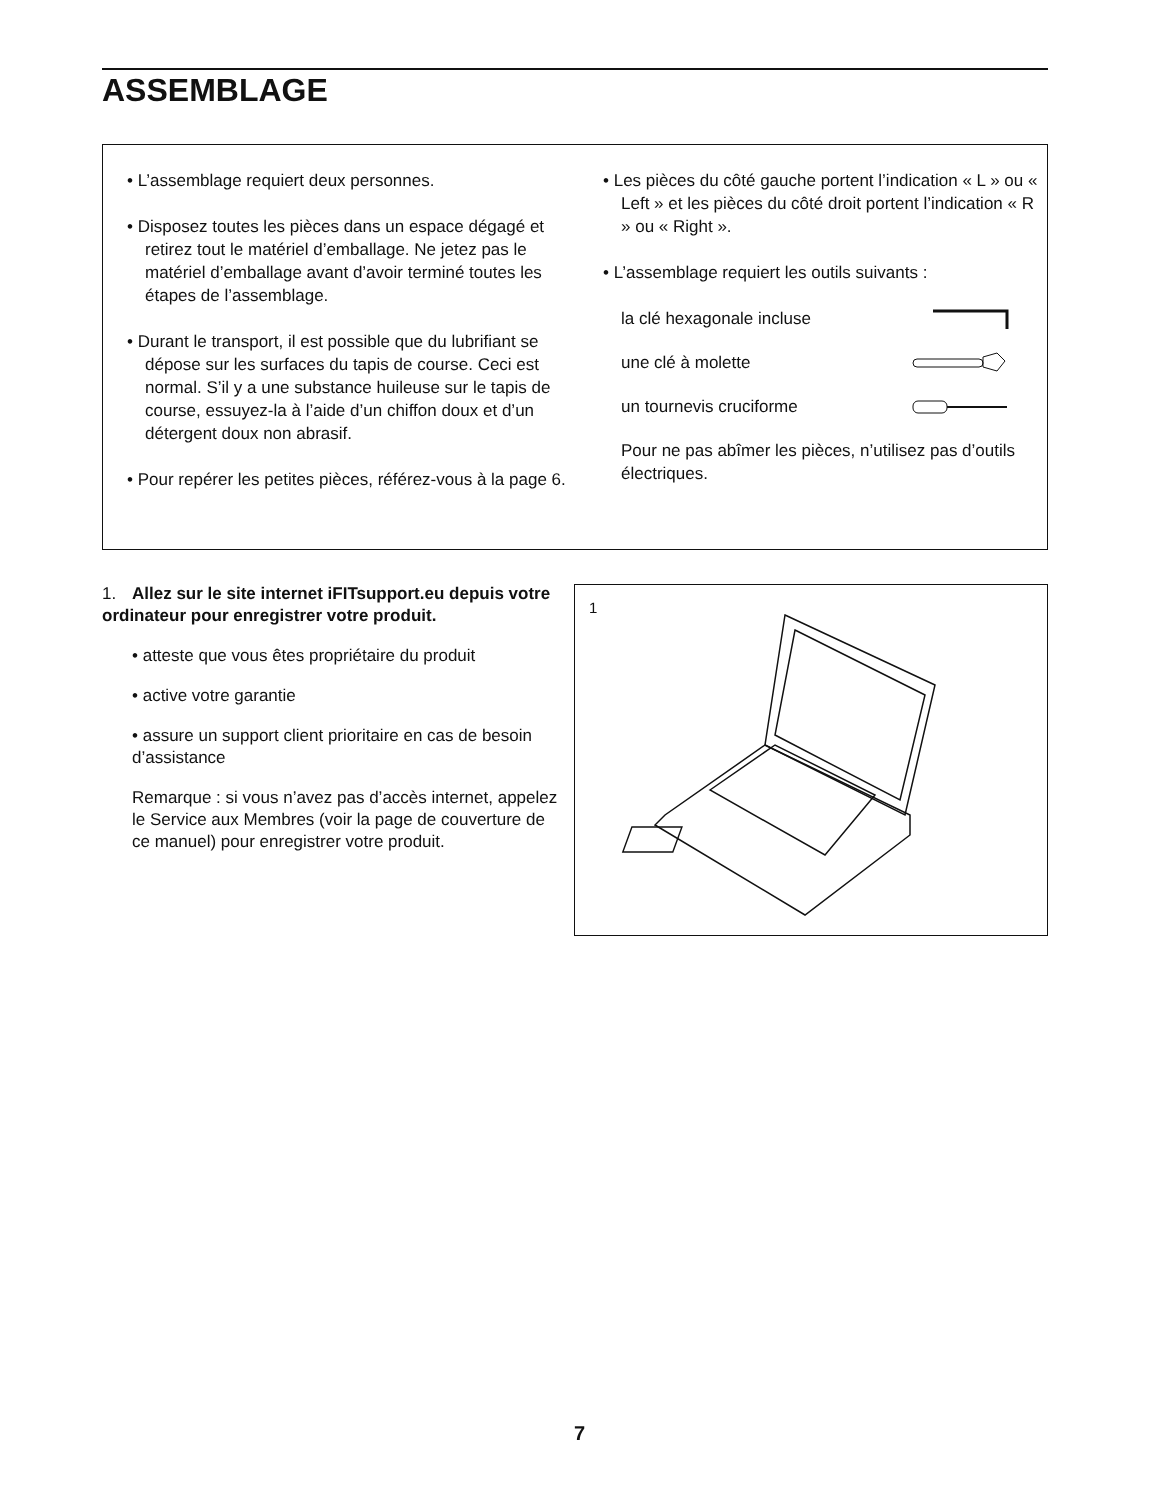ASSEMBLAGE
• L’assemblage requiert deux personnes.
• Disposez toutes les pièces dans un espace dégagé et retirez tout le matériel d’emballage. Ne jetez pas le matériel d’emballage avant d’avoir terminé toutes les étapes de l’assemblage.
• Durant le transport, il est possible que du lubri­fiant se dépose sur les surfaces du tapis de course. Ceci est normal. S’il y a une substance huileuse sur le tapis de course, essuyez-la à l’aide d’un chiffon doux et d’un détergent doux non abrasif.
• Pour repérer les petites pièces, référez-vous à la page 6.
• Les pièces du côté gauche portent l’indication « L » ou « Left » et les pièces du côté droit portent l’indication « R » ou « Right ».
• L’assemblage requiert les outils suivants :
la clé hexagonale incluse
une clé à molette
un tournevis cruciforme
Pour ne pas abîmer les pièces, n’utilisez pas d’outils électriques.
1. Allez sur le site internet iFITsupport.eu depuis votre ordinateur pour enregistrer votre produit.
• atteste que vous êtes propriétaire du produit
• active votre garantie
• assure un support client prioritaire en cas de besoin d’assistance
Remarque : si vous n’avez pas d’accès internet, appelez le Service aux Membres (voir la page de couverture de ce manuel) pour enregistrer votre produit.
1
7